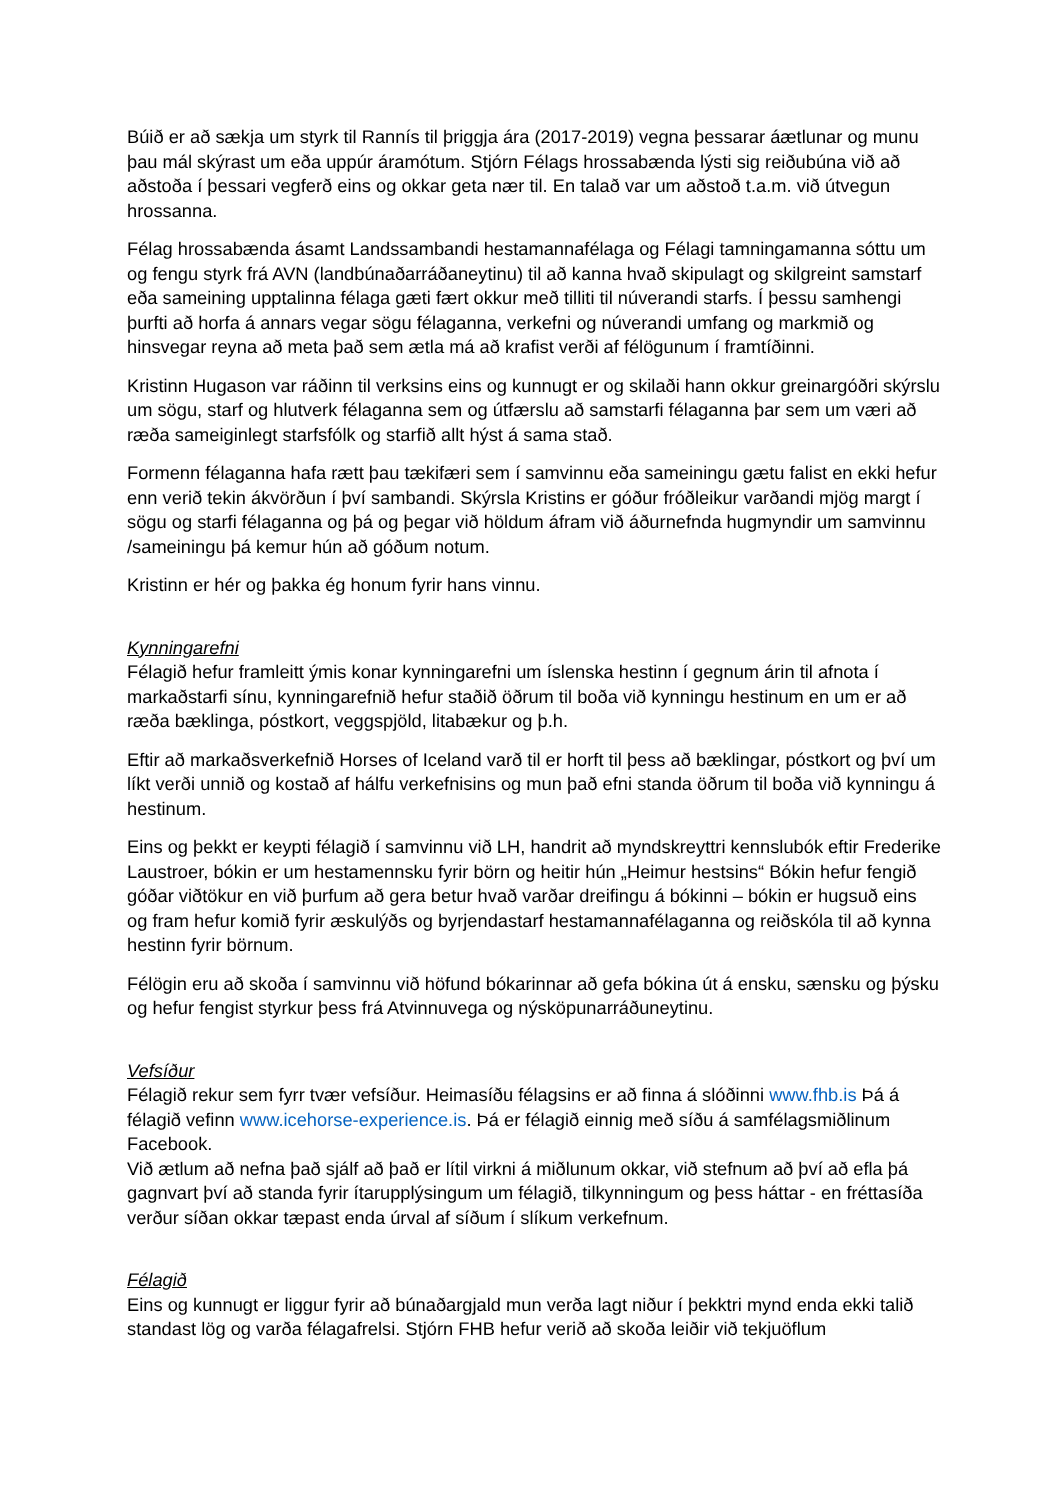Búið er að sækja um styrk til Rannís til þriggja ára (2017-2019) vegna þessarar áætlunar og munu þau mál skýrast um eða uppúr áramótum. Stjórn Félags hrossabænda lýsti sig reiðubúna við að aðstoða í þessari vegferð eins og okkar geta nær til. En talað var um aðstoð t.a.m. við útvegun hrossanna.
Félag hrossabænda ásamt Landssambandi hestamannafélaga og Félagi tamningamanna sóttu um og fengu styrk frá AVN (landbúnaðarráðaneytinu) til að kanna hvað skipulagt og skilgreint samstarf eða sameining upptalinna félaga gæti fært okkur með tilliti til núverandi starfs. Í þessu samhengi þurfti að horfa á annars vegar sögu félaganna, verkefni og núverandi umfang og markmið og hinsvegar reyna að meta það sem ætla má að krafist verði af félögunum í framtíðinni.
Kristinn Hugason var ráðinn til verksins eins og kunnugt er og skilaði hann okkur greinargóðri skýrslu um sögu, starf og hlutverk félaganna sem og útfærslu að samstarfi félaganna þar sem um væri að ræða sameiginlegt starfsfólk og starfið allt hýst á sama stað.
Formenn félaganna hafa rætt þau tækifæri sem í samvinnu eða sameiningu gætu falist en ekki hefur enn verið tekin ákvörðun í því sambandi. Skýrsla Kristins er góður fróðleikur varðandi mjög margt í sögu og starfi félaganna og þá og þegar við höldum áfram við áðurnefnda hugmyndir um samvinnu /sameiningu þá kemur hún að góðum notum.
Kristinn er hér og þakka ég honum fyrir hans vinnu.
Kynningarefni
Félagið hefur framleitt ýmis konar kynningarefni um íslenska hestinn í gegnum árin til afnota í markaðstarfi sínu, kynningarefnið hefur staðið öðrum til boða við kynningu hestinum en um er að ræða bæklinga, póstkort, veggspjöld, litabækur og þ.h.
Eftir að markaðsverkefnið Horses of Iceland varð til er horft til þess að bæklingar, póstkort og því um líkt verði unnið og kostað af hálfu verkefnisins og mun það efni standa öðrum til boða við kynningu á hestinum.
Eins og þekkt er keypti félagið í samvinnu við LH, handrit að myndskreyttri kennslubók eftir Frederike Laustroer, bókin er um hestamennsku fyrir börn og heitir hún „Heimur hestsins“ Bókin hefur fengið góðar viðtökur en við þurfum að gera betur hvað varðar dreifingu á bókinni – bókin er hugsuð eins og fram hefur komið fyrir æskulýðs og byrjendastarf hestamannafélaganna og reiðskóla til að kynna hestinn fyrir börnum.
Félögin eru að skoða í samvinnu við höfund bókarinnar að gefa bókina út á ensku, sænsku og þýsku og hefur fengist styrkur þess frá Atvinnuvega og nýsköpunarráðuneytinu.
Vefsíður
Félagið rekur sem fyrr tvær vefsíður. Heimasíðu félagsins er að finna á slóðinni www.fhb.is Þá á félagið vefinn www.icehorse-experience.is. Þá er félagið einnig með síðu á samfélagsmiðlinum Facebook.
Við ætlum að nefna það sjálf að það er lítil virkni á miðlunum okkar, við stefnum að því að efla þá gagnvart því að standa fyrir ítarupplýsingum um félagið, tilkynningum og þess háttar - en fréttasíða verður síðan okkar tæpast enda úrval af síðum í slíkum verkefnum.
Félagið
Eins og kunnugt er liggur fyrir að búnaðargjald mun verða lagt niður í þekktri mynd enda ekki talið standast lög og varða félagafrelsi. Stjórn FHB hefur verið að skoða leiðir við tekjuöflum